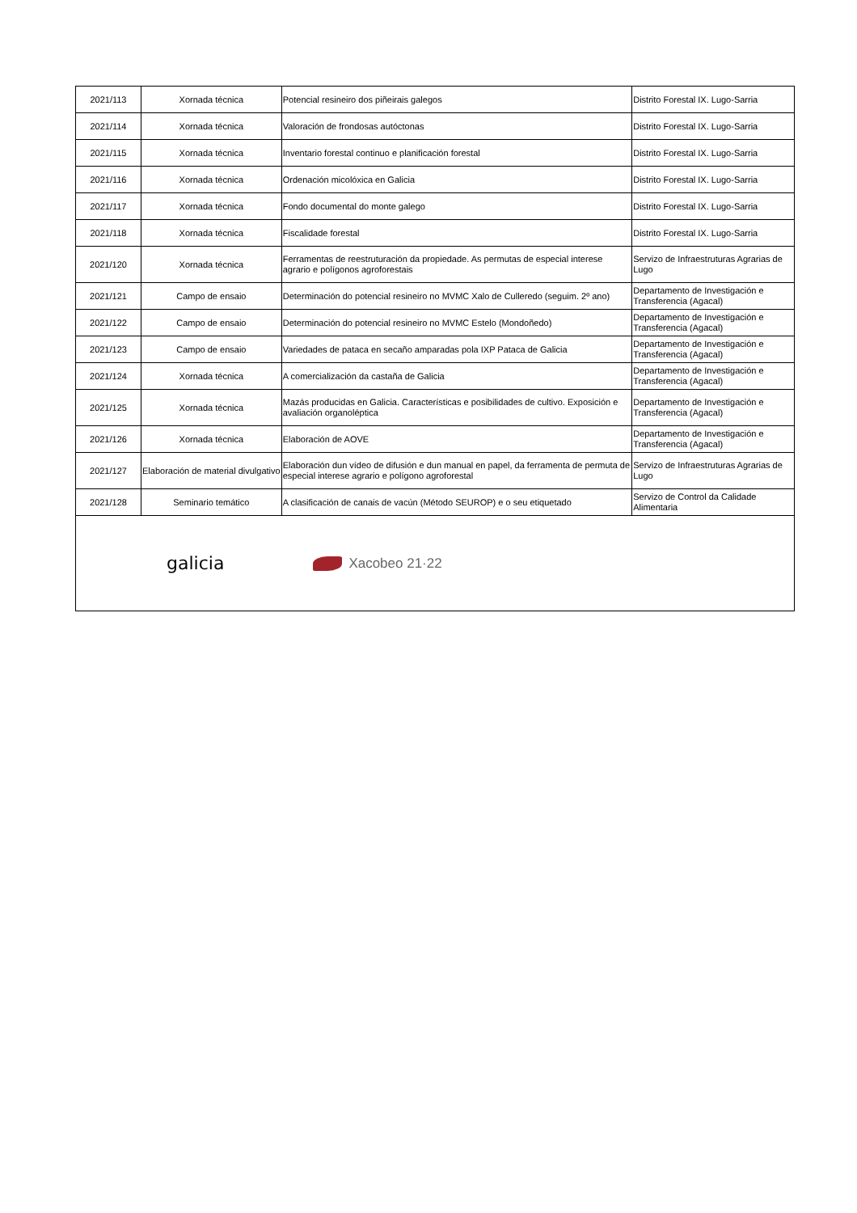| 2021/113 | Xornada técnica | Potencial resineiro dos piñeirais galegos | Distrito Forestal IX. Lugo-Sarria |
| 2021/114 | Xornada técnica | Valoración de frondosas autóctonas | Distrito Forestal IX. Lugo-Sarria |
| 2021/115 | Xornada técnica | Inventario forestal continuo e planificación forestal | Distrito Forestal IX. Lugo-Sarria |
| 2021/116 | Xornada técnica | Ordenación micolóxica en Galicia | Distrito Forestal IX. Lugo-Sarria |
| 2021/117 | Xornada técnica | Fondo documental do monte galego | Distrito Forestal IX. Lugo-Sarria |
| 2021/118 | Xornada técnica | Fiscalidade forestal | Distrito Forestal IX. Lugo-Sarria |
| 2021/120 | Xornada técnica | Ferramentas de reestruturación da propiedade. As permutas de especial interese agrario e polígonos agroforestais | Servizo de Infraestruturas Agrarias de Lugo |
| 2021/121 | Campo de ensaio | Determinación do potencial resineiro no MVMC Xalo de Culleredo (seguim. 2º ano) | Departamento de Investigación e Transferencia (Agacal) |
| 2021/122 | Campo de ensaio | Determinación do potencial resineiro no MVMC Estelo (Mondoñedo) | Departamento de Investigación e Transferencia (Agacal) |
| 2021/123 | Campo de ensaio | Variedades de pataca en secaño amparadas pola IXP Pataca de Galicia | Departamento de Investigación e Transferencia (Agacal) |
| 2021/124 | Xornada técnica | A comercialización da castaña de Galicia | Departamento de Investigación e Transferencia (Agacal) |
| 2021/125 | Xornada técnica | Mazás producidas en Galicia. Características e posibilidades de cultivo. Exposición e avaliación organoléptica | Departamento de Investigación e Transferencia (Agacal) |
| 2021/126 | Xornada técnica | Elaboración de AOVE | Departamento de Investigación e Transferencia (Agacal) |
| 2021/127 | Elaboración de material divulgativo | Elaboración dun vídeo de difusión e dun manual en papel, da ferramenta de permuta de especial interese agrario e polígono agroforestal | Servizo de Infraestruturas Agrarias de Lugo |
| 2021/128 | Seminario temático | A clasificación de canais de vacún (Método SEUROP) e o seu etiquetado | Servizo de Control da Calidade Alimentaria |
galicia
Xacobeo 21·22